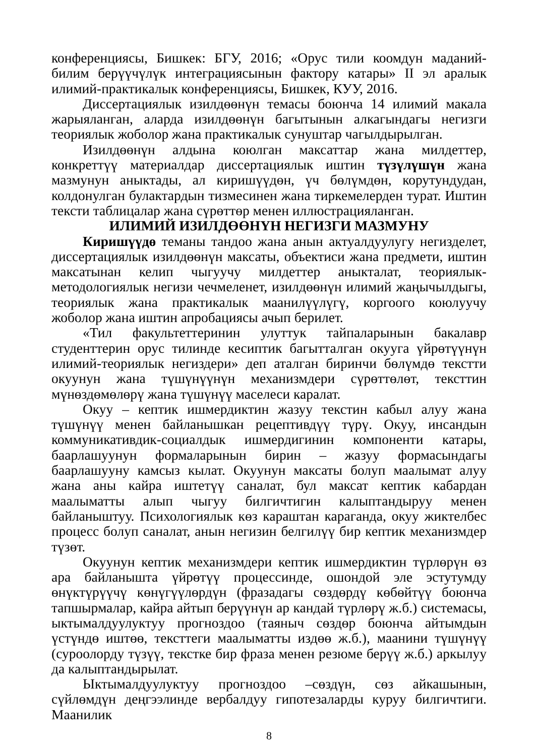конференциясы, Бишкек: БГУ, 2016; «Орус тили коомдун маданий-билим берүүчүлүк интеграциясынын фактору катары» II эл аралык илимий-практикалык конференциясы, Бишкек, КУУ, 2016.
Диссертациялык изилдөөнүн темасы боюнча 14 илимий макала жарыяланган, аларда изилдөөнүн багытынын алкагындагы негизги теориялык жоболор жана практикалык сунуштар чагылдырылган.
Изилдөөнүн алдына коюлган максаттар жана милдеттер, конкреттүү материалдар диссертациялык иштин түзүлүшүн жана мазмунун аныктады, ал киришүүдөн, үч бөлүмдөн, корутундудан, колдонулган булактардын тизмесинен жана тиркемелерден турат. Иштин тексти таблицалар жана сүрөттөр менен иллюстрацияланган.
ИЛИМИЙ ИЗИЛДӨӨНҮН НЕГИЗГИ МАЗМУНУ
Киришүүдө теманы тандоо жана анын актуалдуулугу негизделет, диссертациялык изилдөөнүн максаты, объектиси жана предмети, иштин максатынан келип чыгуучу милдеттер аныкталат, теориялык-методологиялык негизи чечмеленет, изилдөөнүн илимий жаңычылдыгы, теориялык жана практикалык маанилүүлүгү, коргоого коюлуучу жоболор жана иштин апробациясы ачып берилет.
«Тил факультеттеринин улуттук тайпаларынын бакалавр студенттерин орус тилинде кесиптик багытталган окууга үйрөтүүнүн илимий-теориялык негиздери» деп аталган биринчи бөлүмдө текстти окуунун жана түшүнүүнүн механизмдери сүрөттөлөт, тексттин мүнөздөмөлөрү жана түшүнүү маселеси каралат.
Окуу – кептик ишмердиктин жазуу текстин кабыл алуу жана түшүнүү менен байланышкан рецептивдүү түрү. Окуу, инсандын коммуникативдик-социалдык ишмердигинин компоненти катары, баарлашуунун формаларынын бирин – жазуу формасындагы баарлашууну камсыз кылат. Окуунун максаты болуп маалымат алуу жана аны кайра иштетүү саналат, бул максат кептик кабардан маалыматты алып чыгуу билгичтигин калыптандыруу менен байланыштуу. Психологиялык көз караштан караганда, окуу жиктелбес процесс болуп саналат, анын негизин белгилүү бир кептик механизмдер түзөт.
Окуунун кептик механизмдери кептик ишмердиктин түрлөрүн өз ара байланышта үйрөтүү процессинде, ошондой эле эстутумду өнүктүрүүчү көнүгүүлөрдүн (фразадагы сөздөрдү көбөйтүү боюнча тапшырмалар, кайра айтып берүүнүн ар кандай түрлөрү ж.б.) системасы, ыктымалдуулуктуу прогноздоо (таяныч сөздөр боюнча айтымдын үстүндө иштөө, тексттеги маалыматты издөө ж.б.), маанини түшүнүү (суроолорду түзүү, текстке бир фраза менен резюме берүү ж.б.) аркылуу да калыптандырылат.
Ыктымалдуулуктуу прогноздоо –сөздүн, сөз айкашынын, сүйлөмдүн деңгээлинде вербалдуу гипотезаларды куруу билгичтиги. Маанилик
8